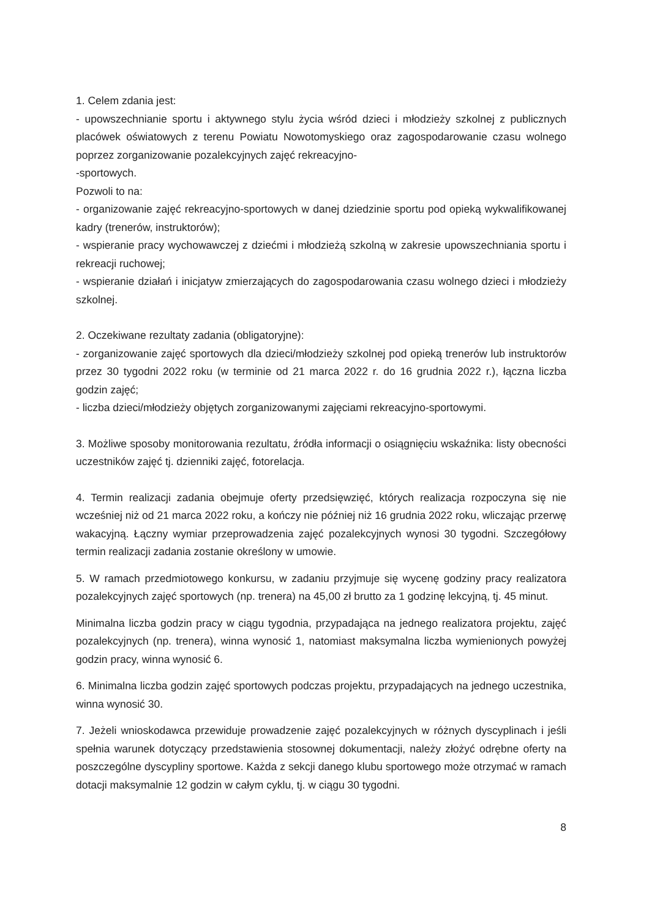1. Celem zdania jest:
- upowszechnianie sportu i aktywnego stylu życia wśród dzieci i młodzieży szkolnej z publicznych placówek oświatowych z terenu Powiatu Nowotomyskiego oraz zagospodarowanie czasu wolnego poprzez zorganizowanie pozalekcyjnych zajęć rekreacyjno-
-sportowych.
Pozwoli to na:
- organizowanie zajęć rekreacyjno-sportowych w danej dziedzinie sportu pod opieką wykwalifikowanej kadry (trenerów, instruktorów);
- wspieranie pracy wychowawczej z dziećmi i młodzieżą szkolną w zakresie upowszechniania sportu i rekreacji ruchowej;
- wspieranie działań i inicjatyw zmierzających do zagospodarowania czasu wolnego dzieci i młodzieży szkolnej.
2. Oczekiwane rezultaty zadania (obligatoryjne):
- zorganizowanie zajęć sportowych dla dzieci/młodzieży szkolnej pod opieką trenerów lub instruktorów przez 30 tygodni 2022 roku (w terminie od 21 marca 2022 r. do 16 grudnia 2022 r.), łączna liczba godzin zajęć;
- liczba dzieci/młodzieży objętych zorganizowanymi zajęciami rekreacyjno-sportowymi.
3. Możliwe sposoby monitorowania rezultatu, źródła informacji o osiągnięciu wskaźnika: listy obecności uczestników zajęć tj. dzienniki zajęć, fotorelacja.
4. Termin realizacji zadania obejmuje oferty przedsięwzięć, których realizacja rozpoczyna się nie wcześniej niż od 21 marca 2022 roku, a kończy nie później niż 16 grudnia 2022 roku, wliczając przerwę wakacyjną. Łączny wymiar przeprowadzenia zajęć pozalekcyjnych wynosi 30 tygodni. Szczegółowy termin realizacji zadania zostanie określony w umowie.
5. W ramach przedmiotowego konkursu, w zadaniu przyjmuje się wycenę godziny pracy realizatora pozalekcyjnych zajęć sportowych (np. trenera) na 45,00 zł brutto za 1 godzinę lekcyjną, tj. 45 minut.
Minimalna liczba godzin pracy w ciągu tygodnia, przypadająca na jednego realizatora projektu, zajęć pozalekcyjnych (np. trenera), winna wynosić 1, natomiast maksymalna liczba wymienionych powyżej godzin pracy, winna wynosić 6.
6. Minimalna liczba godzin zajęć sportowych podczas projektu, przypadających na jednego uczestnika, winna wynosić 30.
7. Jeżeli wnioskodawca przewiduje prowadzenie zajęć pozalekcyjnych w różnych dyscyplinach i jeśli spełnia warunek dotyczący przedstawienia stosownej dokumentacji, należy złożyć odrębne oferty na poszczególne dyscypliny sportowe. Każda z sekcji danego klubu sportowego może otrzymać w ramach dotacji maksymalnie 12 godzin w całym cyklu, tj. w ciągu 30 tygodni.
8